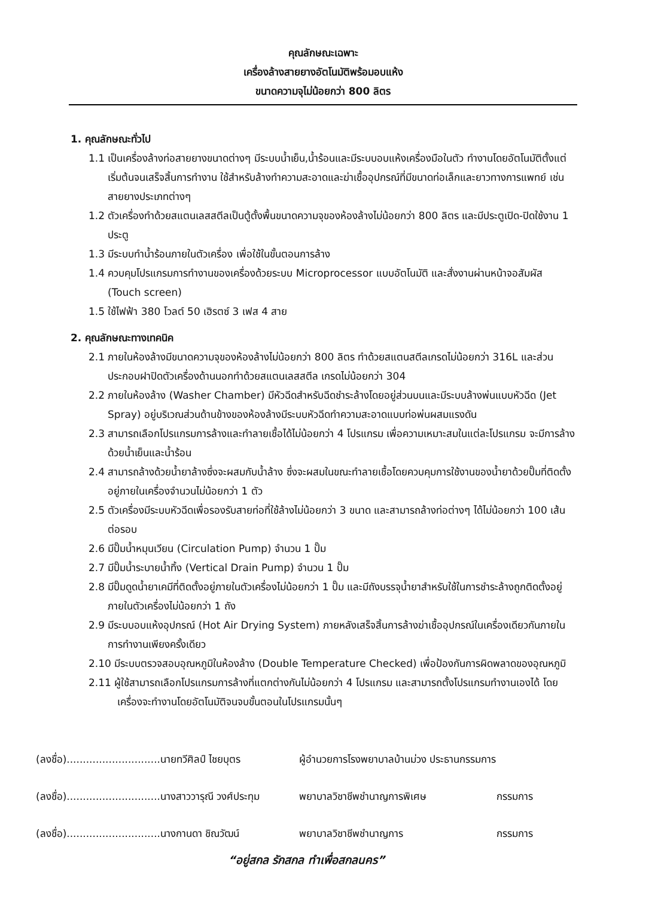คุณลักษณะเฉพาะ
เครื่องล้างสายยางอัตโนมัติพร้อมอบแห้ง
ขนาดความจุไม่น้อยกว่า 800 ลิตร
1. คุณลักษณะทั่วไป
1.1 เป็นเครื่องล้างท่อสายยางขนาดต่างๆ มีระบบน้ำเย็น,น้ำร้อนและมีระบบอบแห้งเครื่องมือในตัว ทำงานโดยอัตโนมัติตั้งแต่เริ่มต้นจนเสร็จสิ้นการทำงาน ใช้สำหรับล้างทำความสะอาดและฆ่าเชื้ออุปกรณ์ที่มีขนาดท่อเล็กและยาวทางการแพทย์ เช่น สายยางประเภทต่างๆ
1.2 ตัวเครื่องทำด้วยสแตนเลสสตีลเป็นตู้ตั้งพื้นขนาดความจุของห้องล้างไม่น้อยกว่า 800 ลิตร และมีประตูเปิด-ปิดใช้งาน 1 ประตู
1.3 มีระบบทำน้ำร้อนภายในตัวเครื่อง เพื่อใช้ในขั้นตอนการล้าง
1.4 ควบคุมโปรแกรมการทำงานของเครื่องด้วยระบบ Microprocessor แบบอัตโนมัติ และสั่งงานผ่านหน้าจอสัมผัส (Touch screen)
1.5 ใช้ไฟฟ้า 380 โวลต์ 50 เฮิรตซ์ 3 เฟส 4 สาย
2. คุณลักษณะทางเทคนิค
2.1 ภายในห้องล้างมีขนาดความจุของห้องล้างไม่น้อยกว่า 800 ลิตร ทำด้วยสแตนสตีลเกรดไม่น้อยกว่า 316L และส่วนประกอบฝาปิดตัวเครื่องด้านนอกทำด้วยสแตนเลสสตีล เกรดไม่น้อยกว่า 304
2.2 ภายในห้องล้าง (Washer Chamber) มีหัวฉีดสำหรับฉีดชำระล้างโดยอยู่ส่วนบนและมีระบบล้างพ่นแบบหัวฉีด (Jet Spray) อยู่บริเวณส่วนด้านข้างของห้องล้างมีระบบหัวฉีดทำความสะอาดแบบท่อพ่นผสมแรงดัน
2.3 สามารถเลือกโปรแกรมการล้างและทำลายเชื้อได้ไม่น้อยกว่า 4 โปรแกรม เพื่อความเหมาะสมในแต่ละโปรแกรม จะมีการล้างด้วยน้ำเย็นและน้ำร้อน
2.4 สามารถล้างด้วยน้ำยาล้างซึ่งจะผสมกับน้ำล้าง ซึ่งจะผสมในขณะทำลายเชื้อโดยควบคุมการใช้งานของน้ำยาด้วยปั๊มที่ติดตั้งอยู่ภายในเครื่องจำนวนไม่น้อยกว่า 1 ตัว
2.5 ตัวเครื่องมีระบบหัวฉีดเพื่อรองรับสายท่อที่ใช้ล้างไม่น้อยกว่า 3 ขนาด และสามารถล้างท่อต่างๆ ได้ไม่น้อยกว่า 100 เส้น ต่อรอบ
2.6 มีปั๊มน้ำหมุนเวียน (Circulation Pump) จำนวน 1 ปั๊ม
2.7 มีปั๊มน้ำระบายน้ำทิ้ง (Vertical Drain Pump) จำนวน 1 ปั๊ม
2.8 มีปั๊มดูดน้ำยาเคมีที่ติดตั้งอยู่ภายในตัวเครื่องไม่น้อยกว่า 1 ปั๊ม และมีถังบรรจุน้ำยาสำหรับใช้ในการชำระล้างถูกติดตั้งอยู่ภายในตัวเครื่องไม่น้อยกว่า 1 ถัง
2.9 มีระบบอบแห้งอุปกรณ์ (Hot Air Drying System) ภายหลังเสร็จสิ้นการล้างฆ่าเชื้ออุปกรณ์ในเครื่องเดียวกันภายในการทำงานเพียงครั้งเดียว
2.10 มีระบบตรวจสอบอุณหภูมิในห้องล้าง (Double Temperature Checked) เพื่อป้องกันการผิดพลาดของอุณหภูมิ
2.11 ผู้ใช้สามารถเลือกโปรแกรมการล้างที่แตกต่างกันไม่น้อยกว่า 4 โปรแกรม และสามารถตั้งโปรแกรมทำงานเองได้ โดยเครื่องจะทำงานโดยอัตโนมัติจนจบขั้นตอนในโปรแกรมนั้นๆ
(ลงชื่อ).............................นายทวีศิลป์ ไชยบุตร ผู้อำนวยการโรงพยาบาลบ้านม่วง ประธานกรรมการ
(ลงชื่อ).............................นางสาววารุณี วงศ์ประทุม พยาบาลวิชาชีพชำนาญการพิเศษ กรรมการ
(ลงชื่อ).............................นางกานดา ชิณวัฒน์ พยาบาลวิชาชีพชำนาญการ กรรมการ
“อยู่สกล รักสกล ทำเพื่อสกลนคร”